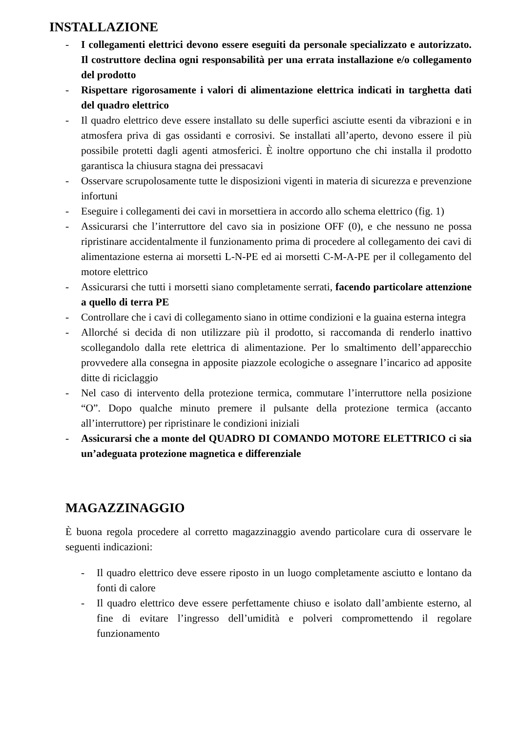INSTALLAZIONE
- I collegamenti elettrici devono essere eseguiti da personale specializzato e autorizzato. Il costruttore declina ogni responsabilità per una errata installazione e/o collegamento del prodotto
- Rispettare rigorosamente i valori di alimentazione elettrica indicati in targhetta dati del quadro elettrico
- Il quadro elettrico deve essere installato su delle superfici asciutte esenti da vibrazioni e in atmosfera priva di gas ossidanti e corrosivi. Se installati all’aperto, devono essere il più possibile protetti dagli agenti atmosferici. È inoltre opportuno che chi installa il prodotto garantisca la chiusura stagna dei pressacavi
- Osservare scrupolosamente tutte le disposizioni vigenti in materia di sicurezza e prevenzione infortuni
- Eseguire i collegamenti dei cavi in morsettiera in accordo allo schema elettrico (fig. 1)
- Assicurarsi che l’interruttore del cavo sia in posizione OFF (0), e che nessuno ne possa ripristinare accidentalmente il funzionamento prima di procedere al collegamento dei cavi di alimentazione esterna ai morsetti L-N-PE ed ai morsetti C-M-A-PE per il collegamento del motore elettrico
- Assicurarsi che tutti i morsetti siano completamente serrati, facendo particolare attenzione a quello di terra PE
- Controllare che i cavi di collegamento siano in ottime condizioni e la guaina esterna integra
- Allorché si decida di non utilizzare più il prodotto, si raccomanda di renderlo inattivo scollegandolo dalla rete elettrica di alimentazione. Per lo smaltimento dell’apparecchio provvedere alla consegna in apposite piazzole ecologiche o assegnare l’incarico ad apposite ditte di riciclaggio
- Nel caso di intervento della protezione termica, commutare l’interruttore nella posizione “O”. Dopo qualche minuto premere il pulsante della protezione termica (accanto all’interruttore) per ripristinare le condizioni iniziali
- Assicurarsi che a monte del QUADRO DI COMANDO MOTORE ELETTRICO ci sia un’adeguata protezione magnetica e differenziale
MAGAZZINAGGIO
È buona regola procedere al corretto magazzinaggio avendo particolare cura di osservare le seguenti indicazioni:
- Il quadro elettrico deve essere riposto in un luogo completamente asciutto e lontano da fonti di calore
- Il quadro elettrico deve essere perfettamente chiuso e isolato dall’ambiente esterno, al fine di evitare l’ingresso dell’umidità e polveri compromettendo il regolare funzionamento